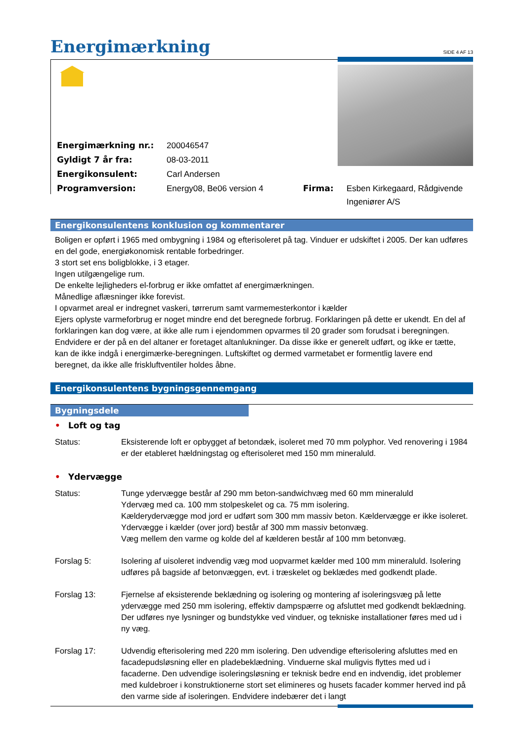Energimærkning
SIDE 4 AF 13
| Energimærkning nr.: | 200046547 | | |
| Gyldigt 7 år fra: | 08-03-2011 | | |
| Energikonsulent: | Carl Andersen | | |
| Programversion: | Energy08, Be06 version 4 | Firma: | Esben Kirkegaard, Rådgivende Ingeniører A/S |
Energikonsulentens konklusion og kommentarer
Boligen er opført i 1965 med ombygning i 1984 og efterisoleret på tag. Vinduer er udskiftet i 2005. Der kan udføres en del gode, energiøkonomisk rentable forbedringer.
3 stort set ens boligblokke, i 3 etager.
Ingen utilgængelige rum.
De enkelte lejligheders el-forbrug er ikke omfattet af energimærkningen.
Månedlige aflæsninger ikke forevist.
I opvarmet areal er indregnet vaskeri, tørrerum samt varmemesterkontor i kælder
Ejers oplyste varmeforbrug er noget mindre end det beregnede forbrug. Forklaringen på dette er ukendt. En del af forklaringen kan dog være, at ikke alle rum i ejendommen opvarmes til 20 grader som forudsat i beregningen. Endvidere er der på en del altaner er foretaget altanlukninger. Da disse ikke er generelt udført, og ikke er tætte, kan de ikke indgå i energimærke-beregningen. Luftskiftet og dermed varmetabet er formentlig lavere end beregnet, da ikke alle friskluftventiler holdes åbne.
Energikonsulentens bygningsgennemgang
Bygningsdele
• Loft og tag
Status: Eksisterende loft er opbygget af betondæk, isoleret med 70 mm polyphor. Ved renovering i 1984 er der etableret hældningstag og efterisoleret med 150 mm mineraluld.
• Ydervægge
Status: Tunge ydervægge består af 290 mm beton-sandwichvæg med 60 mm mineraluld
Ydervæg med ca. 100 mm stolpeskelet og ca. 75 mm isolering.
Kælderydervægge mod jord er udført som 300 mm massiv beton. Kældervægge er ikke isoleret.
Ydervægge i kælder (over jord) består af 300 mm massiv betonvæg.
Væg mellem den varme og kolde del af kælderen består af 100 mm betonvæg.
Forslag 5: Isolering af uisoleret indvendig væg mod uopvarmet kælder med 100 mm mineraluld. Isolering udføres på bagside af betonvæggen, evt. i træskelet og beklædes med godkendt plade.
Forslag 13: Fjernelse af eksisterende beklædning og isolering og montering af isoleringsvæg på lette ydervægge med 250 mm isolering, effektiv dampspærre og afsluttet med godkendt beklædning. Der udføres nye lysninger og bundstykke ved vinduer, og tekniske installationer føres med ud i ny væg.
Forslag 17: Udvendig efterisolering med 220 mm isolering. Den udvendige efterisolering afsluttes med en facadepudsløsning eller en pladebeklædning. Vinduerne skal muligvis flyttes med ud i facaderne. Den udvendige isoleringsløsning er teknisk bedre end en indvendig, idet problemer med kuldebroer i konstruktionerne stort set elimineres og husets facader kommer herved ind på den varme side af isoleringen. Endvidere indebærer det i langt